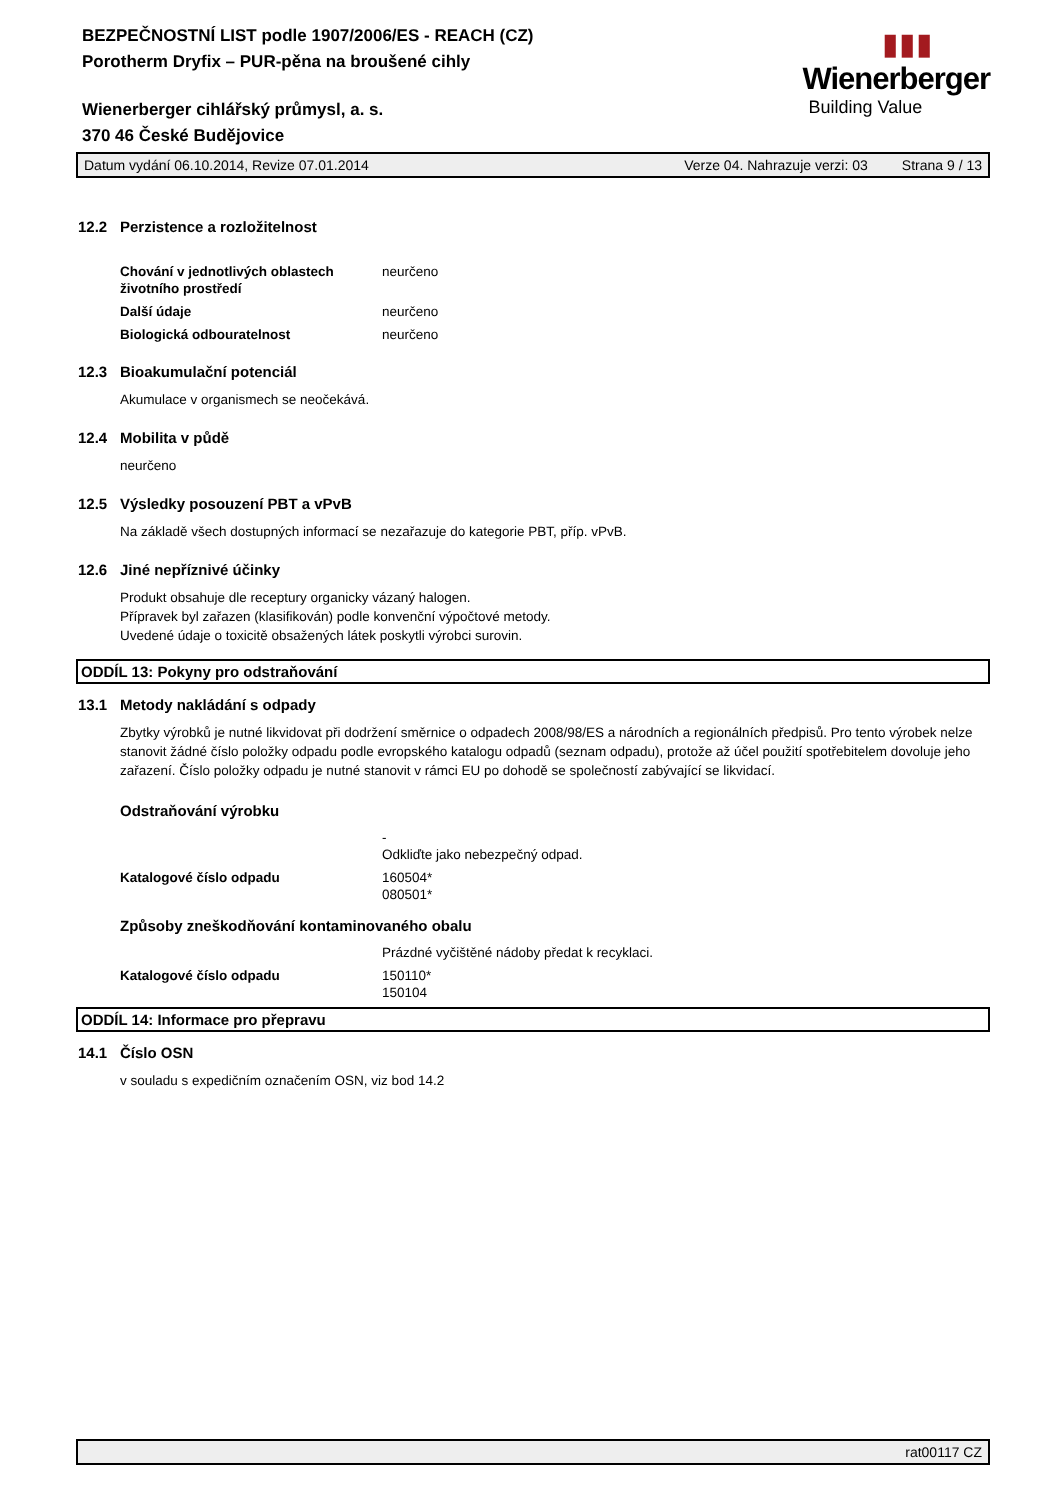▮▮▮
Wienerberger
Building Value
BEZPEČNOSTNÍ LIST podle 1907/2006/ES - REACH (CZ)
Porotherm Dryfix – PUR-pěna na broušené cihly
Wienerberger cihlářský průmysl, a. s.
370 46 České Budějovice
Datum vydání 06.10.2014, Revize 07.01.2014 Verze 04. Nahrazuje verzi: 03 Strana 9 / 13
12.2 Perzistence a rozložitelnost
Chování v jednotlivých oblastech životního prostředí
neurčeno
Další údaje neurčeno
Biologická odbouratelnost neurčeno
12.3 Bioakumulační potenciál
Akumulace v organismech se neočekává.
12.4 Mobilita v půdě
neurčeno
12.5 Výsledky posouzení PBT a vPvB
Na základě všech dostupných informací se nezařazuje do kategorie PBT, příp. vPvB.
12.6 Jiné nepříznivé účinky
Produkt obsahuje dle receptury organicky vázaný halogen.
Přípravek byl zařazen (klasifikován) podle konvenční výpočtové metody.
Uvedené údaje o toxicitě obsažených látek poskytli výrobci surovin.
ODDÍL 13: Pokyny pro odstraňování
13.1 Metody nakládání s odpady
Zbytky výrobků je nutné likvidovat při dodržení směrnice o odpadech 2008/98/ES a národních a regionálních předpisů. Pro tento výrobek nelze stanovit žádné číslo položky odpadu podle evropského katalogu odpadů (seznam odpadu), protože až účel použití spotřebitelem dovoluje jeho zařazení. Číslo položky odpadu je nutné stanovit v rámci EU po dohodě se společností zabývající se likvidací.
Odstraňování výrobku
-
Odkliďte jako nebezpečný odpad.
Katalogové číslo odpadu 160504*
080501*
Způsoby zneškodňování kontaminovaného obalu
Prázdné vyčištěné nádoby předat k recyklaci.
Katalogové číslo odpadu 150110*
150104
ODDÍL 14: Informace pro přepravu
14.1 Číslo OSN
v souladu s expedičním označením OSN, viz bod 14.2
rat00117 CZ